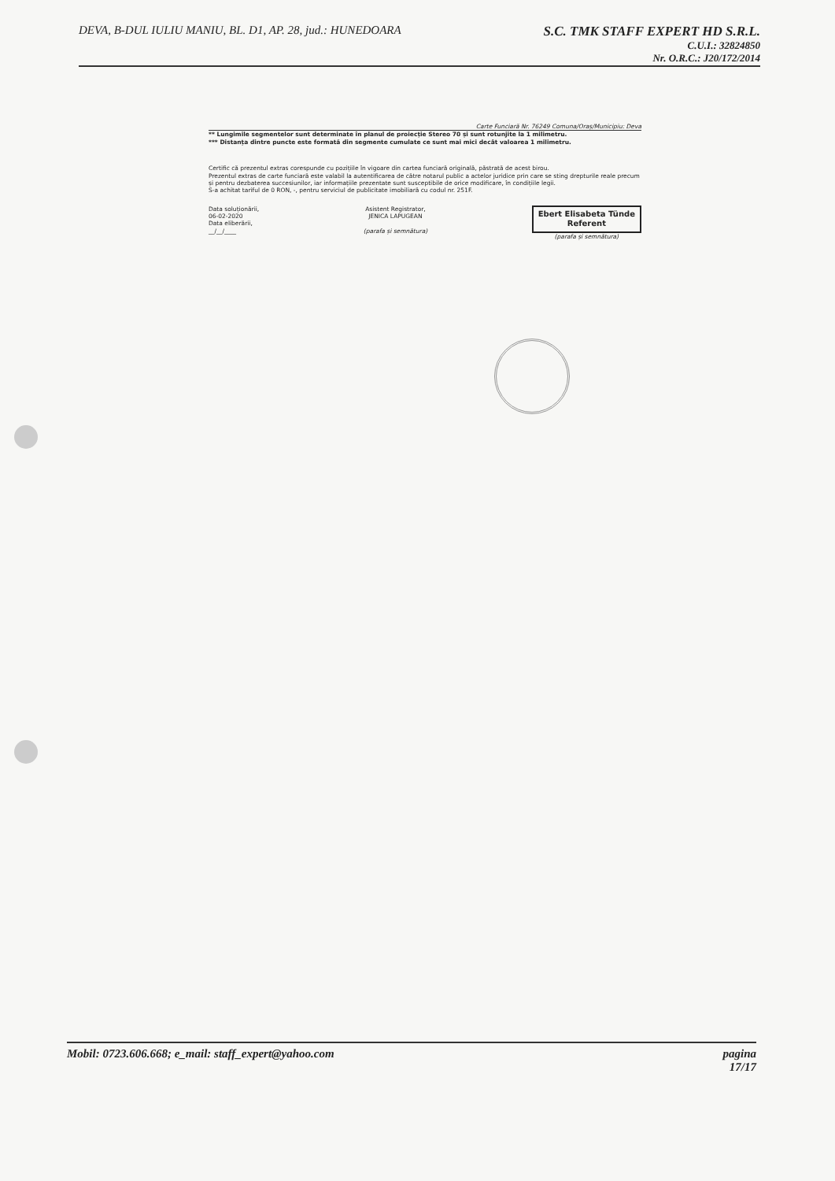DEVA, B-DUL IULIU MANIU, BL. D1, AP. 28, jud.: HUNEDOARA
S.C. TMK STAFF EXPERT HD S.R.L.
C.U.I.: 32824850
Nr. O.R.C.: J20/172/2014
Carte Funciară Nr. 76249 Comuna/Oraș/Municipiu: Deva
** Lungimile segmentelor sunt determinate în planul de proiecție Stereo 70 și sunt rotunjite la 1 milimetru.
*** Distanța dintre puncte este formată din segmente cumulate ce sunt mai mici decât valoarea 1 milimetru.
Certific că prezentul extras corespunde cu pozițiile în vigoare din cartea funciară originală, păstrată de acest birou.
Prezentul extras de carte funciară este valabil la autentificarea de către notarul public a actelor juridice prin care se sting drepturile reale precum și pentru dezbaterea succesiunilor, iar informațiile prezentate sunt susceptibile de orice modificare, în condițiile legii.
S-a achitat tariful de 0 RON, -, pentru serviciul de publicitate imobiliară cu codul nr. 251F.
Data soluționării,
06-02-2020
Data eliberării,
__/__/____
Asistent Registrator,
JENICA LAPUGEAN
(parafa și semnătura)
Ebert Elisabeta Tünde
Referent
(parafa și semnătura)
Mobil: 0723.606.668; e_mail: staff_expert@yahoo.com
pagina
17/17